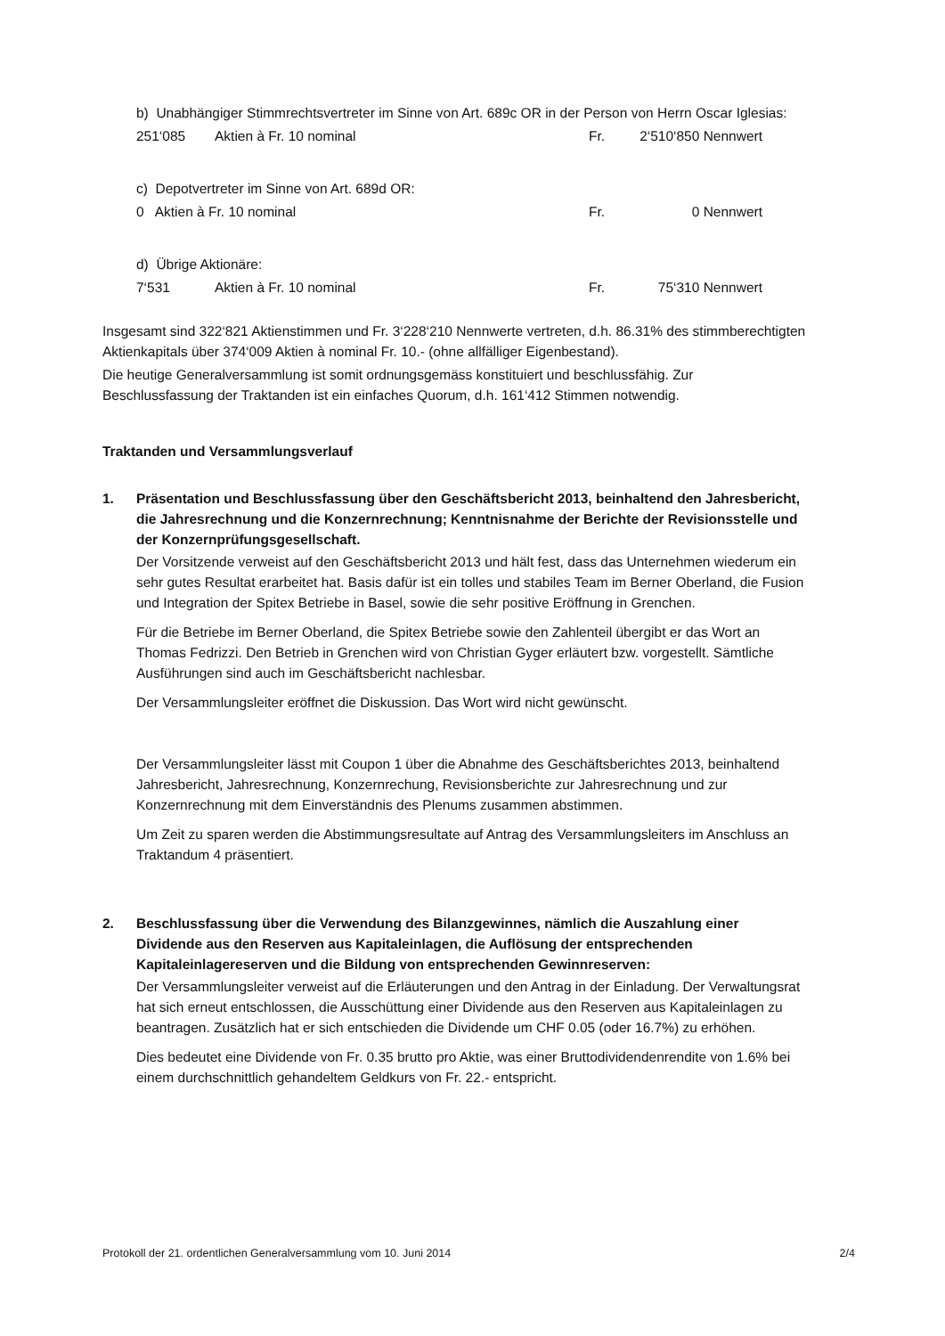b) Unabhängiger Stimmrechtsvertreter im Sinne von Art. 689c OR in der Person von Herrn Oscar Iglesias:
251‘085 Aktien à Fr. 10 nominal Fr. 2‘510‘850 Nennwert
c) Depotvertreter im Sinne von Art. 689d OR:
0 Aktien à Fr. 10 nominal Fr. 0 Nennwert
d) Übrige Aktionäre:
7‘531 Aktien à Fr. 10 nominal Fr. 75‘310 Nennwert
Insgesamt sind 322‘821 Aktienstimmen und Fr. 3‘228‘210 Nennwerte vertreten, d.h. 86.31% des stimmberechtigten Aktienkapitals über 374‘009 Aktien à nominal Fr. 10.- (ohne allfälliger Eigenbestand).
Die heutige Generalversammlung ist somit ordnungsgemäss konstituiert und beschlussfähig. Zur Beschlussfassung der Traktanden ist ein einfaches Quorum, d.h. 161‘412 Stimmen notwendig.
Traktanden und Versammlungsverlauf
1. Präsentation und Beschlussfassung über den Geschäftsbericht 2013, beinhaltend den Jahresbericht, die Jahresrechnung und die Konzernrechnung; Kenntnisnahme der Berichte der Revisionsstelle und der Konzernprüfungsgesellschaft.
Der Vorsitzende verweist auf den Geschäftsbericht 2013 und hält fest, dass das Unternehmen wiederum ein sehr gutes Resultat erarbeitet hat. Basis dafür ist ein tolles und stabiles Team im Berner Oberland, die Fusion und Integration der Spitex Betriebe in Basel, sowie die sehr positive Eröffnung in Grenchen.
Für die Betriebe im Berner Oberland, die Spitex Betriebe sowie den Zahlenteil übergibt er das Wort an Thomas Fedrizzi. Den Betrieb in Grenchen wird von Christian Gyger erläutert bzw. vorgestellt. Sämtliche Ausführungen sind auch im Geschäftsbericht nachlesbar.
Der Versammlungsleiter eröffnet die Diskussion. Das Wort wird nicht gewünscht.
Der Versammlungsleiter lässt mit Coupon 1 über die Abnahme des Geschäftsberichtes 2013, beinhaltend Jahresbericht, Jahresrechnung, Konzernrechung, Revisionsberichte zur Jahresrechnung und zur Konzernrechnung mit dem Einverständnis des Plenums zusammen abstimmen.
Um Zeit zu sparen werden die Abstimmungsresultate auf Antrag des Versammlungsleiters im Anschluss an Traktandum 4 präsentiert.
2. Beschlussfassung über die Verwendung des Bilanzgewinnes, nämlich die Auszahlung einer Dividende aus den Reserven aus Kapitaleinlagen, die Auflösung der entsprechenden Kapitaleinlagereserven und die Bildung von entsprechenden Gewinnreserven:
Der Versammlungsleiter verweist auf die Erläuterungen und den Antrag in der Einladung. Der Verwaltungsrat hat sich erneut entschlossen, die Ausschüttung einer Dividende aus den Reserven aus Kapitaleinlagen zu beantragen. Zusätzlich hat er sich entschieden die Dividende um CHF 0.05 (oder 16.7%) zu erhöhen.
Dies bedeutet eine Dividende von Fr. 0.35 brutto pro Aktie, was einer Bruttodividendenrendite von 1.6% bei einem durchschnittlich gehandeltem Geldkurs von Fr. 22.- entspricht.
Protokoll der 21. ordentlichen Generalversammlung vom 10. Juni 2014 2/4